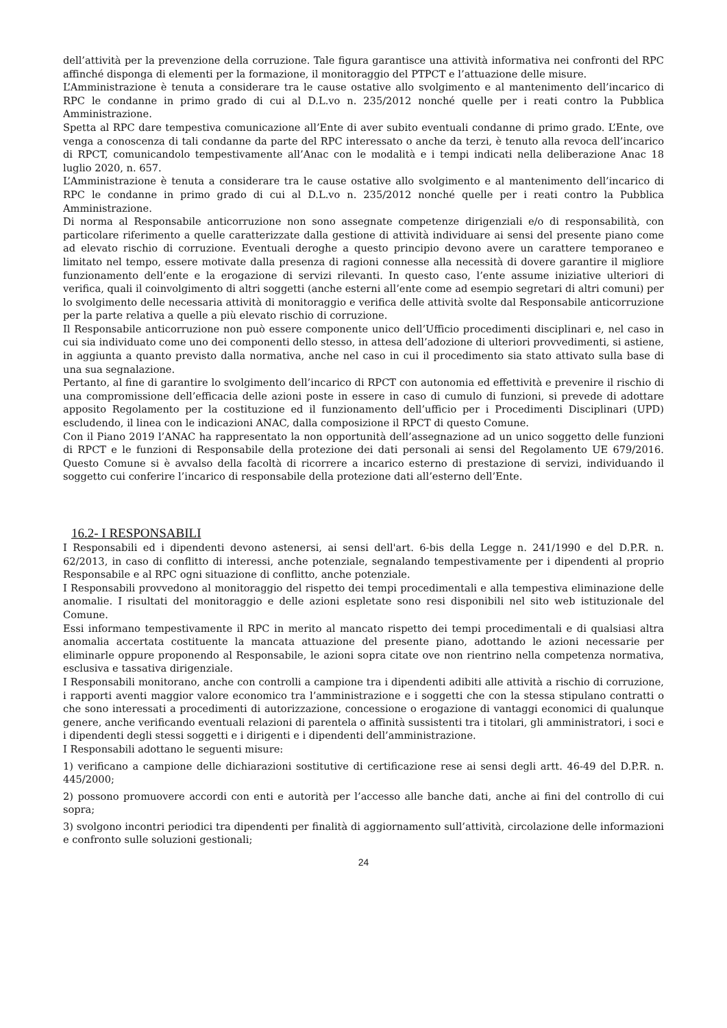dell’attività per la prevenzione della corruzione. Tale figura garantisce una attività informativa nei confronti del RPC affinché disponga di elementi per la formazione, il monitoraggio del PTPCT e l’attuazione delle misure.
L’Amministrazione è tenuta a considerare tra le cause ostative allo svolgimento e al mantenimento dell’incarico di RPC le condanne in primo grado di cui al D.L.vo n. 235/2012 nonché quelle per i reati contro la Pubblica Amministrazione.
Spetta al RPC dare tempestiva comunicazione all’Ente di aver subito eventuali condanne di primo grado. L’Ente, ove venga a conoscenza di tali condanne da parte del RPC interessato o anche da terzi, è tenuto alla revoca dell’incarico di RPCT, comunicandolo tempestivamente all’Anac con le modalità e i tempi indicati nella deliberazione Anac 18 luglio 2020, n. 657.
L’Amministrazione è tenuta a considerare tra le cause ostative allo svolgimento e al mantenimento dell’incarico di RPC le condanne in primo grado di cui al D.L.vo n. 235/2012 nonché quelle per i reati contro la Pubblica Amministrazione.
Di norma al Responsabile anticorruzione non sono assegnate competenze dirigenziali e/o di responsabilità, con particolare riferimento a quelle caratterizzate dalla gestione di attività individuare ai sensi del presente piano come ad elevato rischio di corruzione. Eventuali deroghe a questo principio devono avere un carattere temporaneo e limitato nel tempo, essere motivate dalla presenza di ragioni connesse alla necessità di dovere garantire il migliore funzionamento dell’ente e la erogazione di servizi rilevanti. In questo caso, l’ente assume iniziative ulteriori di verifica, quali il coinvolgimento di altri soggetti (anche esterni all’ente come ad esempio segretari di altri comuni) per lo svolgimento delle necessaria attività di monitoraggio e verifica delle attività svolte dal Responsabile anticorruzione per la parte relativa a quelle a più elevato rischio di corruzione.
Il Responsabile anticorruzione non può essere componente unico dell’Ufficio procedimenti disciplinari e, nel caso in cui sia individuato come uno dei componenti dello stesso, in attesa dell’adozione di ulteriori provvedimenti, si astiene, in aggiunta a quanto previsto dalla normativa, anche nel caso in cui il procedimento sia stato attivato sulla base di una sua segnalazione.
Pertanto, al fine di garantire lo svolgimento dell’incarico di RPCT con autonomia ed effettività e prevenire il rischio di una compromissione dell’efficacia delle azioni poste in essere in caso di cumulo di funzioni, si prevede di adottare apposito Regolamento per la costituzione ed il funzionamento dell’ufficio per i Procedimenti Disciplinari (UPD) escludendo, il linea con le indicazioni ANAC, dalla composizione il RPCT di questo Comune.
Con il Piano 2019 l’ANAC ha rappresentato la non opportunità dell’assegnazione ad un unico soggetto delle funzioni di RPCT e le funzioni di Responsabile della protezione dei dati personali ai sensi del Regolamento UE 679/2016. Questo Comune si è avvalso della facoltà di ricorrere a incarico esterno di prestazione di servizi, individuando il soggetto cui conferire l’incarico di responsabile della protezione dati all’esterno dell’Ente.
16.2- I RESPONSABILI
I Responsabili ed i dipendenti devono astenersi, ai sensi dell'art. 6-bis della Legge n. 241/1990 e del D.P.R. n. 62/2013, in caso di conflitto di interessi, anche potenziale, segnalando tempestivamente per i dipendenti al proprio Responsabile e al RPC ogni situazione di conflitto, anche potenziale.
I Responsabili provvedono al monitoraggio del rispetto dei tempi procedimentali e alla tempestiva eliminazione delle anomalie. I risultati del monitoraggio e delle azioni espletate sono resi disponibili nel sito web istituzionale del Comune.
Essi informano tempestivamente il RPC in merito al mancato rispetto dei tempi procedimentali e di qualsiasi altra anomalia accertata costituente la mancata attuazione del presente piano, adottando le azioni necessarie per eliminarle oppure proponendo al Responsabile, le azioni sopra citate ove non rientrino nella competenza normativa, esclusiva e tassativa dirigenziale.
I Responsabili monitorano, anche con controlli a campione tra i dipendenti adibiti alle attività a rischio di corruzione, i rapporti aventi maggior valore economico tra l’amministrazione e i soggetti che con la stessa stipulano contratti o che sono interessati a procedimenti di autorizzazione, concessione o erogazione di vantaggi economici di qualunque genere, anche verificando eventuali relazioni di parentela o affinità sussistenti tra i titolari, gli amministratori, i soci e i dipendenti degli stessi soggetti e i dirigenti e i dipendenti dell’amministrazione.
I Responsabili adottano le seguenti misure:
1) verificano a campione delle dichiarazioni sostitutive di certificazione rese ai sensi degli artt. 46-49 del D.P.R. n. 445/2000;
2) possono promuovere accordi con enti e autorità per l’accesso alle banche dati, anche ai fini del controllo di cui sopra;
3) svolgono incontri periodici tra dipendenti per finalità di aggiornamento sull’attività, circolazione delle informazioni e confronto sulle soluzioni gestionali;
24